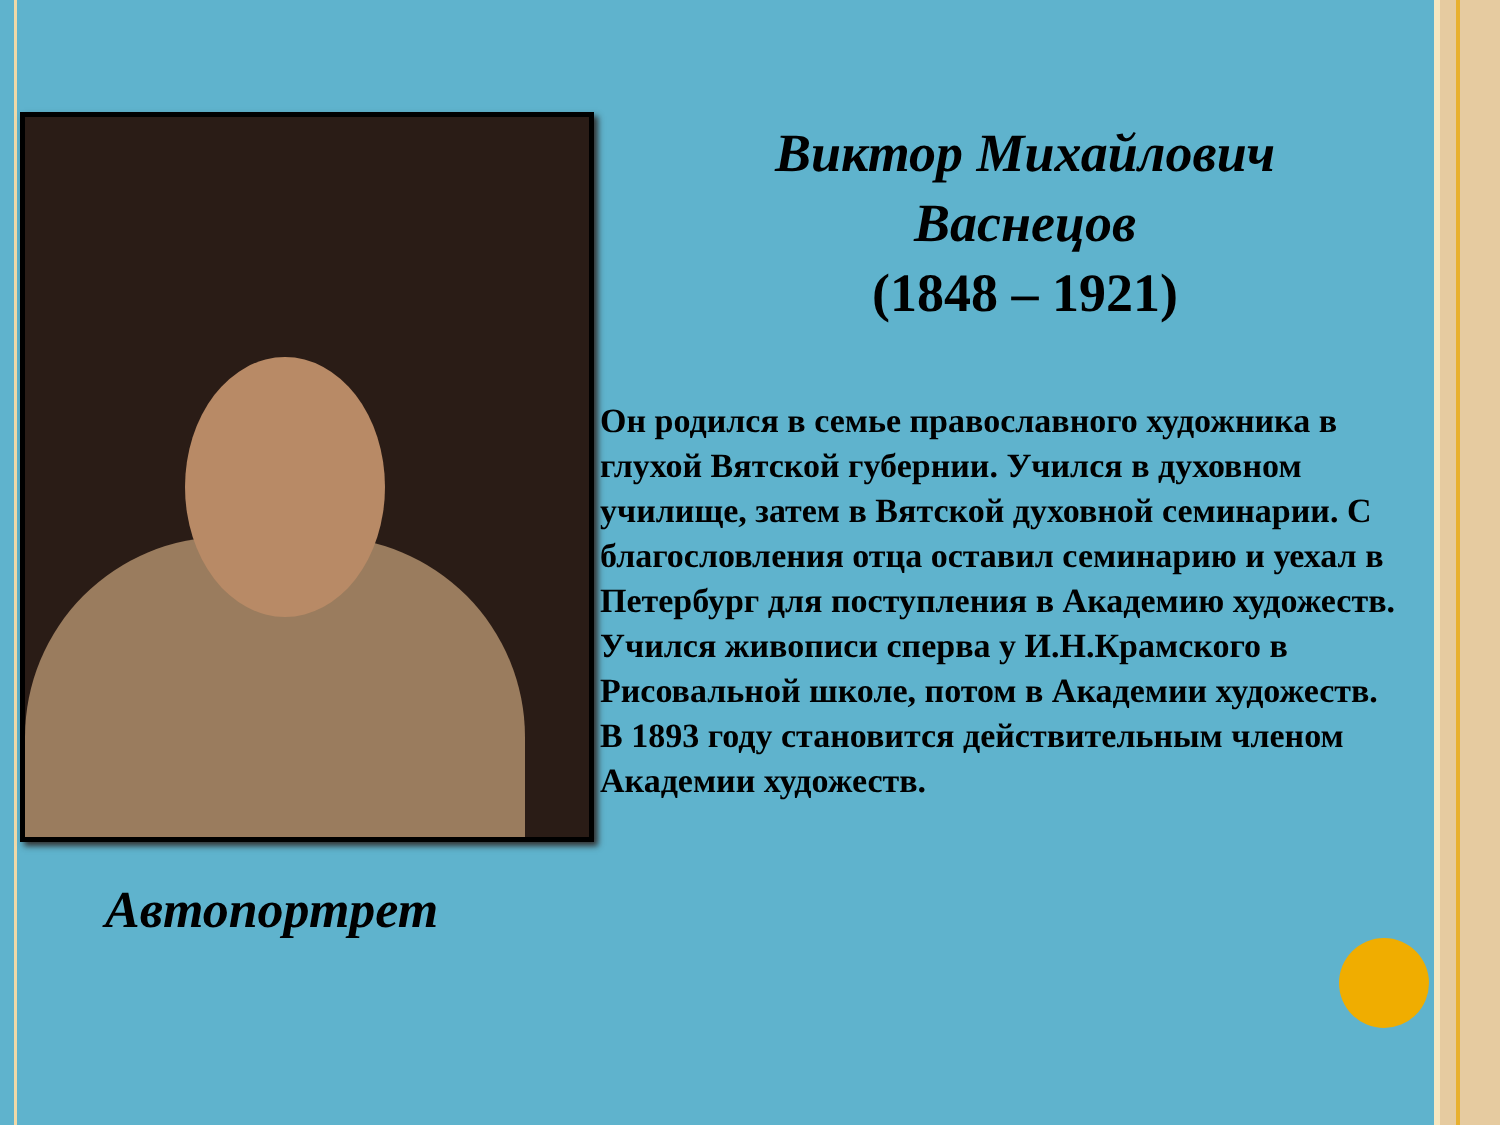Виктор Михайлович
Васнецов
(1848 – 1921)
Он родился в семье православного художника в глухой Вятской губернии. Учился в духовном училище, затем в Вятской духовной семинарии. С благословления отца оставил семинарию и уехал в Петербург для поступления в Академию художеств.
Учился живописи сперва у И.Н.Крамского в Рисовальной школе, потом в Академии художеств.
В 1893 году становится действительным членом Академии художеств.
Автопортрет